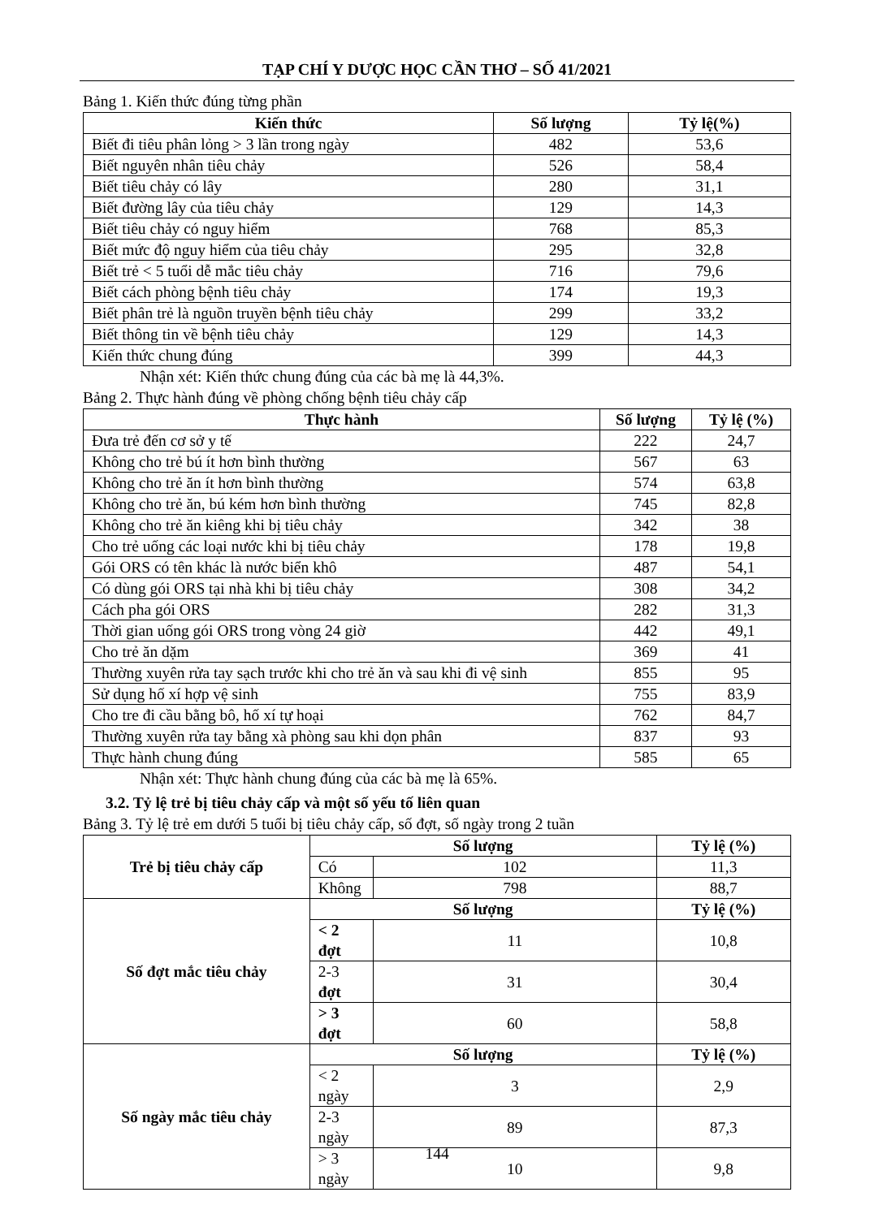TẠP CHÍ Y DƯỢC HỌC CẦN THƠ – SỐ 41/2021
Bảng 1. Kiến thức đúng từng phần
| Kiến thức | Số lượng | Tỷ lệ(%) |
| --- | --- | --- |
| Biết đi tiêu phân lỏng > 3 lần trong ngày | 482 | 53,6 |
| Biết nguyên nhân tiêu chảy | 526 | 58,4 |
| Biết tiêu chảy có lây | 280 | 31,1 |
| Biết đường lây của tiêu chảy | 129 | 14,3 |
| Biết tiêu chảy có nguy hiểm | 768 | 85,3 |
| Biết mức độ nguy hiểm của tiêu chảy | 295 | 32,8 |
| Biết trẻ < 5 tuổi dễ mắc tiêu chảy | 716 | 79,6 |
| Biết cách phòng bệnh tiêu chảy | 174 | 19,3 |
| Biết phân trẻ là nguồn truyền bệnh tiêu chảy | 299 | 33,2 |
| Biết thông tin về bệnh tiêu chảy | 129 | 14,3 |
| Kiến thức chung đúng | 399 | 44,3 |
Nhận xét: Kiến thức chung đúng của các bà mẹ là 44,3%.
Bảng 2. Thực hành đúng về phòng chống bệnh tiêu chảy cấp
| Thực hành | Số lượng | Tỷ lệ (%) |
| --- | --- | --- |
| Đưa trẻ đến cơ sở y tế | 222 | 24,7 |
| Không cho trẻ bú ít hơn bình thường | 567 | 63 |
| Không cho trẻ ăn ít hơn bình thường | 574 | 63,8 |
| Không cho trẻ ăn, bú kém hơn bình thường | 745 | 82,8 |
| Không cho trẻ ăn kiêng khi bị tiêu chảy | 342 | 38 |
| Cho trẻ uống các loại nước khi bị tiêu chảy | 178 | 19,8 |
| Gói ORS có tên khác là nước biển khô | 487 | 54,1 |
| Có dùng gói ORS tại nhà khi bị tiêu chảy | 308 | 34,2 |
| Cách pha gói ORS | 282 | 31,3 |
| Thời gian uống gói ORS trong vòng 24 giờ | 442 | 49,1 |
| Cho trẻ ăn dặm | 369 | 41 |
| Thường xuyên rửa tay sạch trước khi cho trẻ ăn và sau khi đi vệ sinh | 855 | 95 |
| Sử dụng hố xí hợp vệ sinh | 755 | 83,9 |
| Cho tre đi cầu bằng bô, hố xí tự hoại | 762 | 84,7 |
| Thường xuyên rửa tay bằng xà phòng sau khi dọn phân | 837 | 93 |
| Thực hành chung đúng | 585 | 65 |
Nhận xét: Thực hành chung đúng của các bà mẹ là 65%.
3.2. Tỷ lệ trẻ bị tiêu chảy cấp và một số yếu tố liên quan
Bảng 3. Tỷ lệ trẻ em dưới 5 tuổi bị tiêu chảy cấp, số đợt, số ngày trong 2 tuần
| Trẻ bị tiêu chảy cấp | Số lượng | | Tỷ lệ (%) |
| --- | --- | --- | --- |
| | Có | 102 | 11,3 |
| | Không | 798 | 88,7 |
| Số đợt mắc tiêu chảy | Số lượng | | Tỷ lệ (%) |
| | < 2 đợt | 11 | 10,8 |
| | 2-3 đợt | 31 | 30,4 |
| | > 3 đợt | 60 | 58,8 |
| Số ngày mắc tiêu chảy | Số lượng | | Tỷ lệ (%) |
| | < 2 ngày | 3 | 2,9 |
| | 2-3 ngày | 89 | 87,3 |
| | > 3 ngày | 10 | 9,8 |
144